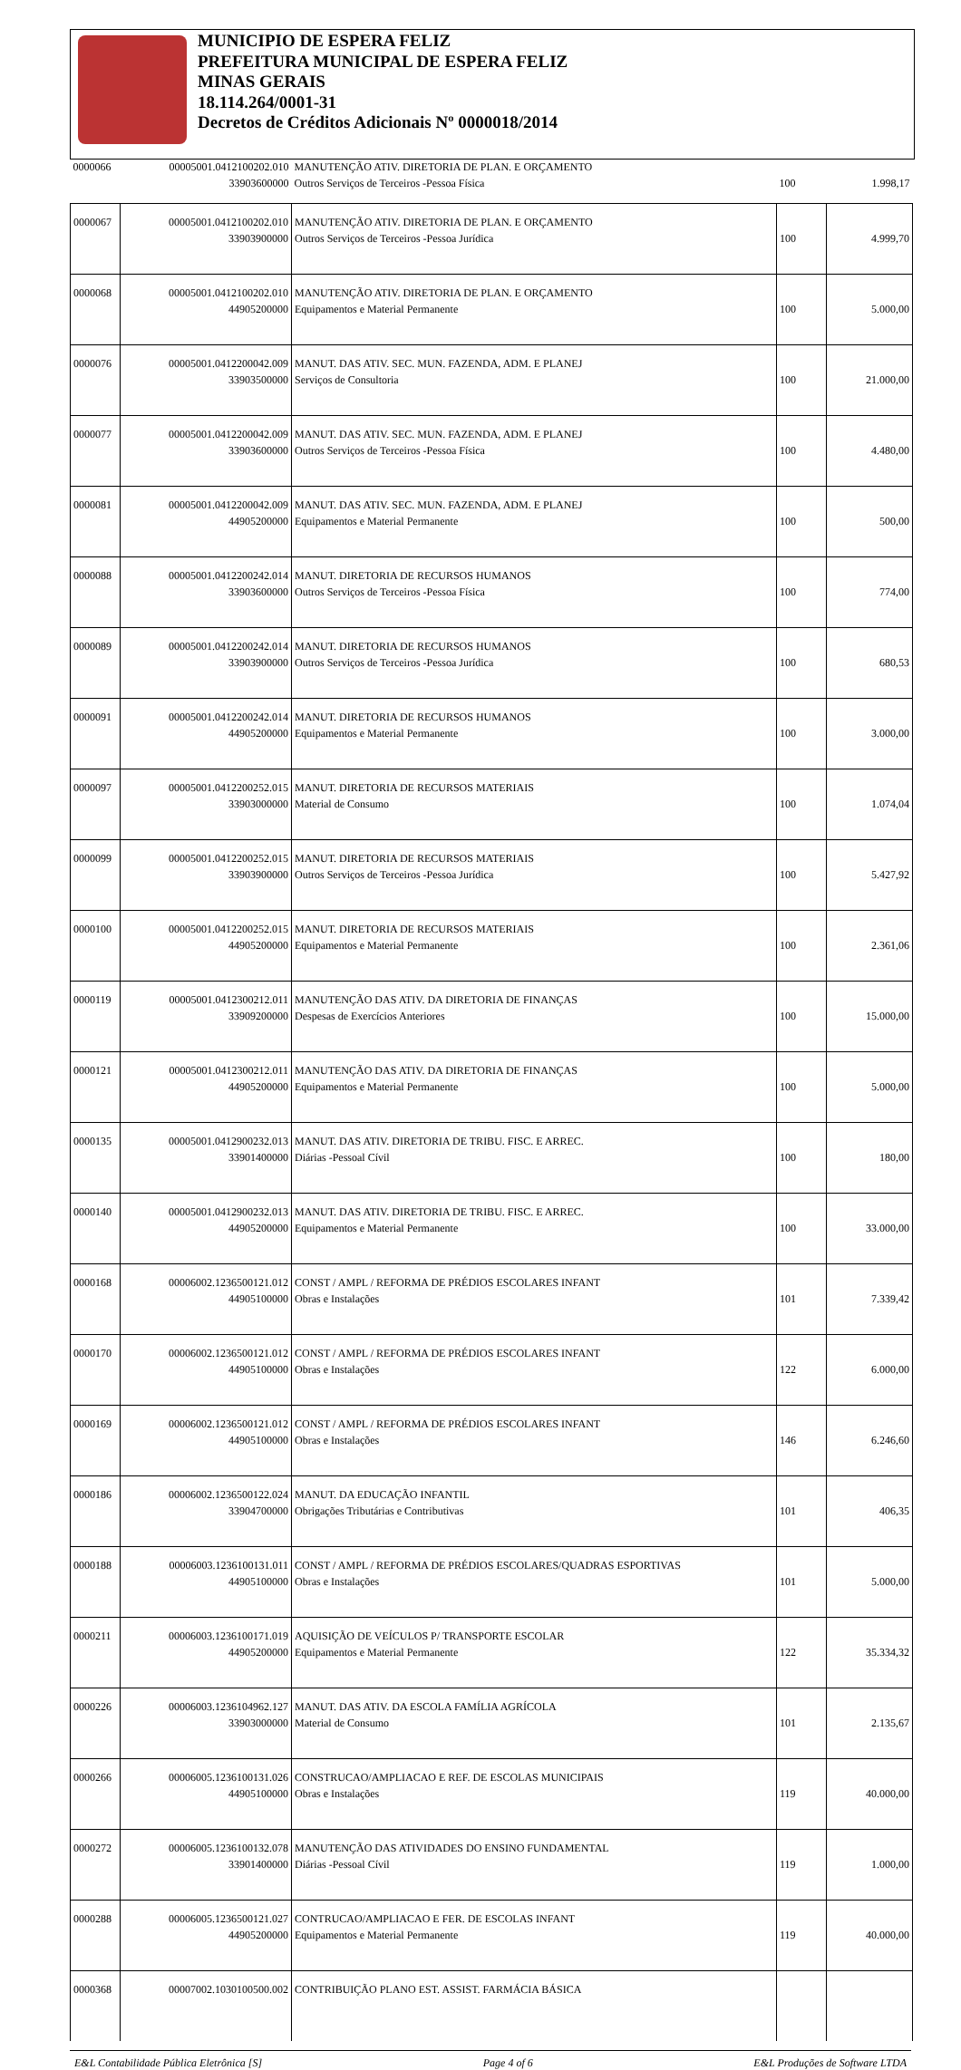MUNICIPIO DE ESPERA FELIZ
PREFEITURA MUNICIPAL DE ESPERA FELIZ
MINAS GERAIS
18.114.264/0001-31
Decretos de Créditos Adicionais Nº 0000018/2014
| 0000066 | 00005001.0412100202.010 33903600000 | MANUTENÇÃO ATIV. DIRETORIA DE PLAN. E ORÇAMENTO Outros Serviços de Terceiros -Pessoa Física | 100 | 1.998,17 |
| 0000067 | 00005001.0412100202.010 33903900000 | MANUTENÇÃO ATIV. DIRETORIA DE PLAN. E ORÇAMENTO Outros Serviços de Terceiros -Pessoa Jurídica | 100 | 4.999,70 |
| 0000068 | 00005001.0412100202.010 44905200000 | MANUTENÇÃO ATIV. DIRETORIA DE PLAN. E ORÇAMENTO Equipamentos e Material Permanente | 100 | 5.000,00 |
| 0000076 | 00005001.0412200042.009 33903500000 | MANUT. DAS ATIV. SEC. MUN. FAZENDA, ADM. E PLANEJ Serviços de Consultoria | 100 | 21.000,00 |
| 0000077 | 00005001.0412200042.009 33903600000 | MANUT. DAS ATIV. SEC. MUN. FAZENDA, ADM. E PLANEJ Outros Serviços de Terceiros -Pessoa Física | 100 | 4.480,00 |
| 0000081 | 00005001.0412200042.009 44905200000 | MANUT. DAS ATIV. SEC. MUN. FAZENDA, ADM. E PLANEJ Equipamentos e Material Permanente | 100 | 500,00 |
| 0000088 | 00005001.0412200242.014 33903600000 | MANUT. DIRETORIA DE RECURSOS HUMANOS Outros Serviços de Terceiros -Pessoa Física | 100 | 774,00 |
| 0000089 | 00005001.0412200242.014 33903900000 | MANUT. DIRETORIA DE RECURSOS HUMANOS Outros Serviços de Terceiros -Pessoa Jurídica | 100 | 680,53 |
| 0000091 | 00005001.0412200242.014 44905200000 | MANUT. DIRETORIA DE RECURSOS HUMANOS Equipamentos e Material Permanente | 100 | 3.000,00 |
| 0000097 | 00005001.0412200252.015 33903000000 | MANUT. DIRETORIA DE RECURSOS MATERIAIS Material de Consumo | 100 | 1.074,04 |
| 0000099 | 00005001.0412200252.015 33903900000 | MANUT. DIRETORIA DE RECURSOS MATERIAIS Outros Serviços de Terceiros -Pessoa Jurídica | 100 | 5.427,92 |
| 0000100 | 00005001.0412200252.015 44905200000 | MANUT. DIRETORIA DE RECURSOS MATERIAIS Equipamentos e Material Permanente | 100 | 2.361,06 |
| 0000119 | 00005001.0412300212.011 33909200000 | MANUTENÇÃO DAS ATIV. DA DIRETORIA DE FINANÇAS Despesas de Exercícios Anteriores | 100 | 15.000,00 |
| 0000121 | 00005001.0412300212.011 44905200000 | MANUTENÇÃO DAS ATIV. DA DIRETORIA DE FINANÇAS Equipamentos e Material Permanente | 100 | 5.000,00 |
| 0000135 | 00005001.0412900232.013 33901400000 | MANUT. DAS ATIV. DIRETORIA DE TRIBU. FISC. E ARREC. Diárias -Pessoal Cívil | 100 | 180,00 |
| 0000140 | 00005001.0412900232.013 44905200000 | MANUT. DAS ATIV. DIRETORIA DE TRIBU. FISC. E ARREC. Equipamentos e Material Permanente | 100 | 33.000,00 |
| 0000168 | 00006002.1236500121.012 44905100000 | CONST / AMPL / REFORMA DE PRÉDIOS ESCOLARES INFANT Obras e Instalações | 101 | 7.339,42 |
| 0000170 | 00006002.1236500121.012 44905100000 | CONST / AMPL / REFORMA DE PRÉDIOS ESCOLARES INFANT Obras e Instalações | 122 | 6.000,00 |
| 0000169 | 00006002.1236500121.012 44905100000 | CONST / AMPL / REFORMA DE PRÉDIOS ESCOLARES INFANT Obras e Instalações | 146 | 6.246,60 |
| 0000186 | 00006002.1236500122.024 33904700000 | MANUT. DA EDUCAÇÃO INFANTIL Obrigações Tributárias e Contributivas | 101 | 406,35 |
| 0000188 | 00006003.1236100131.011 44905100000 | CONST / AMPL / REFORMA DE PRÉDIOS ESCOLARES/QUADRAS ESPORTIVAS Obras e Instalações | 101 | 5.000,00 |
| 0000211 | 00006003.1236100171.019 44905200000 | AQUISIÇÃO DE VEÍCULOS P/ TRANSPORTE ESCOLAR Equipamentos e Material Permanente | 122 | 35.334,32 |
| 0000226 | 00006003.1236104962.127 33903000000 | MANUT. DAS ATIV. DA ESCOLA FAMÍLIA AGRÍCOLA Material de Consumo | 101 | 2.135,67 |
| 0000266 | 00006005.1236100131.026 44905100000 | CONSTRUCAO/AMPLIACAO E REF. DE ESCOLAS MUNICIPAIS Obras e Instalações | 119 | 40.000,00 |
| 0000272 | 00006005.1236100132.078 33901400000 | MANUTENÇÃO DAS ATIVIDADES DO ENSINO FUNDAMENTAL Diárias -Pessoal Cívil | 119 | 1.000,00 |
| 0000288 | 00006005.1236500121.027 44905200000 | CONTRUCAO/AMPLIACAO E FER. DE ESCOLAS INFANT Equipamentos e Material Permanente | 119 | 40.000,00 |
| 0000368 | 00007002.1030100500.002 | CONTRIBUIÇÃO PLANO EST. ASSIST. FARMÁCIA BÁSICA | | |
E&L Contabilidade Pública Eletrônica [S] Page 4 of 6 E&L Produções de Software LTDA